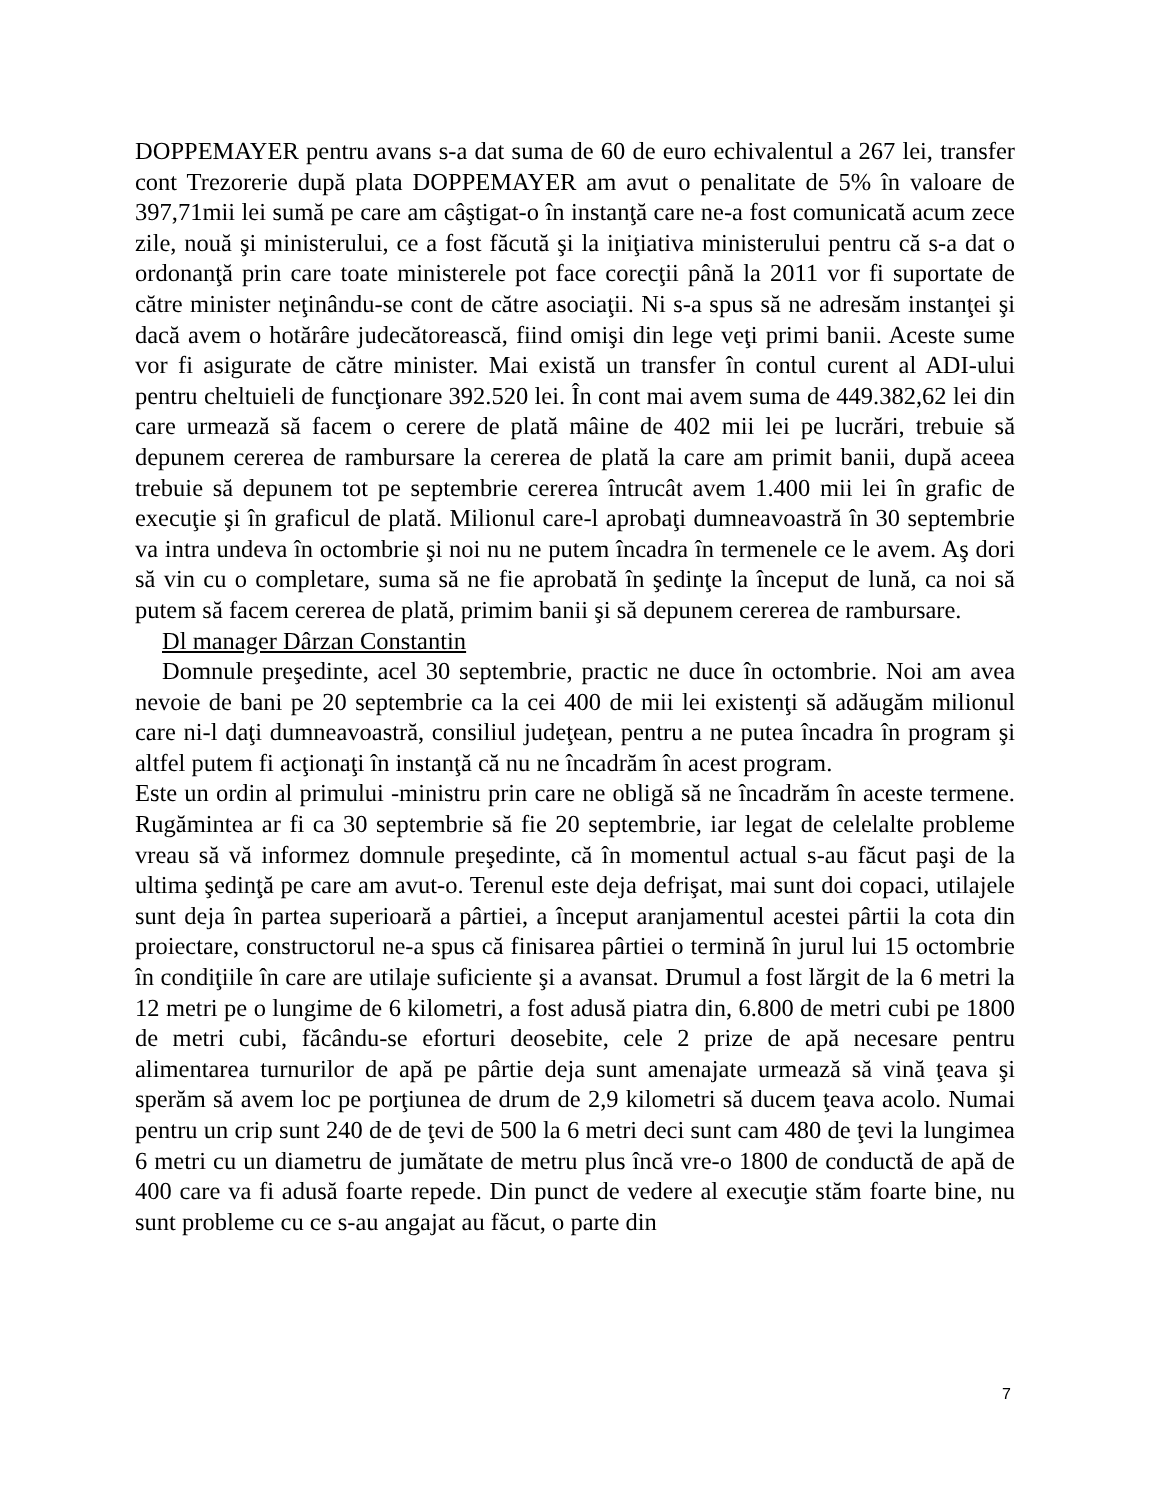DOPPEMAYER pentru avans s-a dat suma de 60 de euro echivalentul a 267 lei, transfer cont Trezorerie după plata DOPPEMAYER am avut o penalitate de 5% în valoare de 397,71mii lei sumă pe care am câştigat-o în instanţă care ne-a fost comunicată acum zece zile, nouă şi ministerului, ce a fost făcută şi la iniţiativa ministerului pentru că s-a dat o ordonanţă prin care toate ministerele pot face corecţii până la 2011 vor fi suportate de către minister neţinându-se cont de către asociaţii. Ni s-a spus să ne adresăm instanţei şi dacă avem o hotărâre judecătorească, fiind omişi din lege veţi primi banii. Aceste sume vor fi asigurate de către minister. Mai există un transfer în contul curent al ADI-ului pentru cheltuieli de funcţionare 392.520 lei. În cont mai avem suma de 449.382,62 lei din care urmează să facem o cerere de plată mâine de 402 mii lei pe lucrări, trebuie să depunem cererea de rambursare la cererea de plată la care am primit banii, după aceea trebuie să depunem tot pe septembrie cererea întrucât avem 1.400 mii lei în grafic de execuţie şi în graficul de plată. Milionul care-l aprobaţi dumneavoastră în 30 septembrie va intra undeva în octombrie şi noi nu ne putem încadra în termenele ce le avem. Aş dori să vin cu o completare, suma să ne fie aprobată în şedinţe la început de lună, ca noi să putem să facem cererea de plată, primim banii şi să depunem cererea de rambursare.
Dl manager Dârzan Constantin
Domnule preşedinte, acel 30 septembrie, practic ne duce în octombrie. Noi am avea nevoie de bani pe 20 septembrie ca la cei 400 de mii lei existenţi să adăugăm milionul care ni-l daţi dumneavoastră, consiliul judeţean, pentru a ne putea încadra în program şi altfel putem fi acţionaţi în instanţă că nu ne încadrăm în acest program.
Este un ordin al primului -ministru prin care ne obligă să ne încadrăm în aceste termene. Rugămintea ar fi ca 30 septembrie să fie 20 septembrie, iar legat de celelalte probleme vreau să vă informez domnule preşedinte, că în momentul actual s-au făcut paşi de la ultima şedinţă pe care am avut-o. Terenul este deja defrişat, mai sunt doi copaci, utilajele sunt deja în partea superioară a pârtiei, a început aranjamentul acestei pârtii la cota din proiectare, constructorul ne-a spus că finisarea pârtiei o termină în jurul lui 15 octombrie în condiţiile în care are utilaje suficiente şi a avansat. Drumul a fost lărgit de la 6 metri la 12 metri pe o lungime de 6 kilometri, a fost adusă piatra din, 6.800 de metri cubi pe 1800 de metri cubi, făcându-se eforturi deosebite, cele 2 prize de apă necesare pentru alimentarea turnurilor de apă pe pârtie deja sunt amenajate urmează să vină ţeava şi sperăm să avem loc pe porţiunea de drum de 2,9 kilometri să ducem ţeava acolo. Numai pentru un crip sunt 240 de de ţevi de 500 la 6 metri deci sunt cam 480 de ţevi la lungimea 6 metri cu un diametru de jumătate de metru plus încă vre-o 1800 de conductă de apă de 400 care va fi adusă foarte repede. Din punct de vedere al execuţie stăm foarte bine, nu sunt probleme cu ce s-au angajat au făcut, o parte din
7